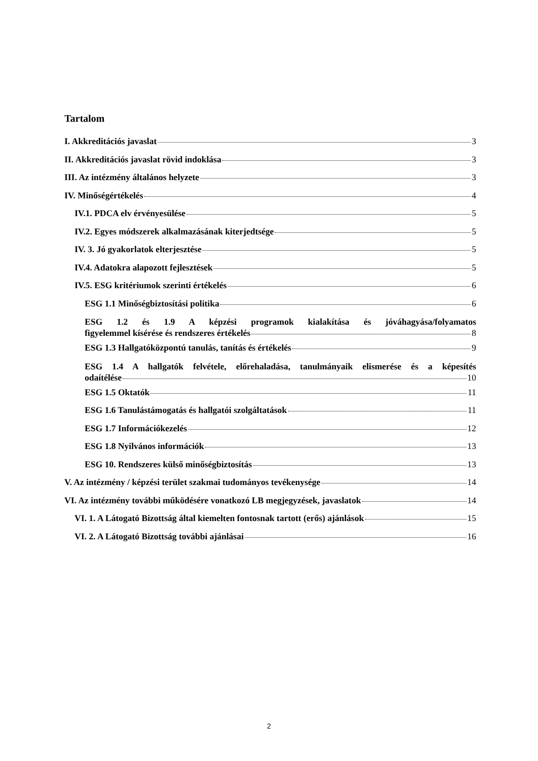Tartalom
I. Akkreditációs javaslat 3
II. Akkreditációs javaslat rövid indoklása 3
III. Az intézmény általános helyzete 3
IV. Minőségértékelés 4
IV.1. PDCA elv érvényesülése 5
IV.2. Egyes módszerek alkalmazásának kiterjedtsége 5
IV. 3. Jó gyakorlatok elterjesztése 5
IV.4. Adatokra alapozott fejlesztések 5
IV.5. ESG kritériumok szerinti értékelés 6
ESG 1.1 Minőségbiztosítási politika 6
ESG 1.2 és 1.9 A képzési programok kialakítása és jóváhagyása/folyamatos
figyelemmel kísérése és rendszeres értékelés 8
ESG 1.3 Hallgatóközpontú tanulás, tanítás és értékelés 9
ESG 1.4 A hallgatók felvétele, előrehaladása, tanulmányaik elismerése és a képesítés
odaítélése 10
ESG 1.5 Oktatók 11
ESG 1.6 Tanulástámogatás és hallgatói szolgáltatások 11
ESG 1.7 Információkezelés 12
ESG 1.8 Nyilvános információk 13
ESG 10. Rendszeres külső minőségbiztosítás 13
V. Az intézmény / képzési terület szakmai tudományos tevékenysége 14
VI. Az intézmény további működésére vonatkozó LB megjegyzések, javaslatok 14
VI. 1. A Látogató Bizottság által kiemelten fontosnak tartott (erős) ajánlások 15
VI. 2. A Látogató Bizottság további ajánlásai 16
2